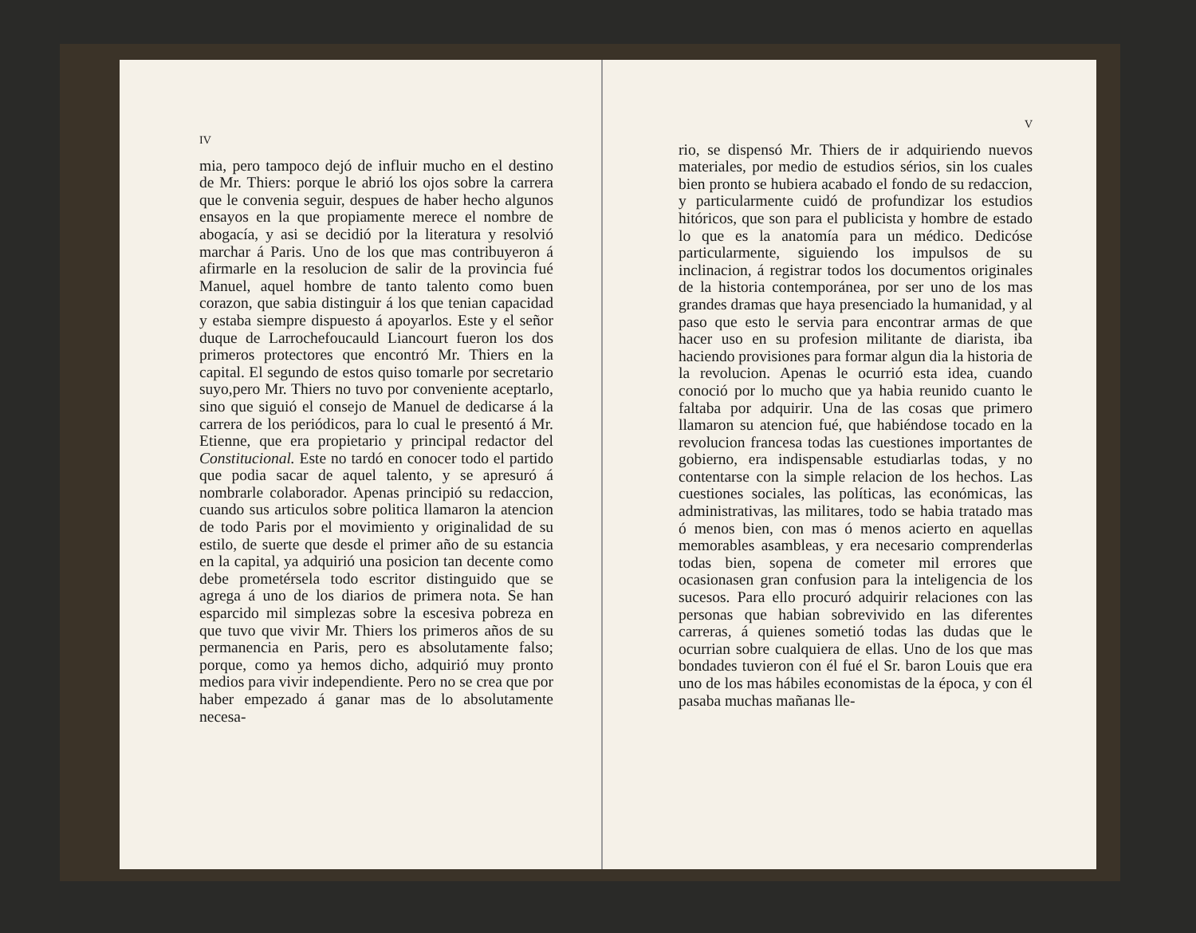IV
mia, pero tampoco dejó de influir mucho en el destino de Mr. Thiers: porque le abrió los ojos sobre la carrera que le convenia seguir, despues de haber hecho algunos ensayos en la que propiamente merece el nombre de abogacía, y asi se decidió por la literatura y resolvió marchar á Paris. Uno de los que mas contribuyeron á afirmarle en la resolucion de salir de la provincia fué Manuel, aquel hombre de tanto talento como buen corazon, que sabia distinguir á los que tenian capacidad y estaba siempre dispuesto á apoyarlos. Este y el señor duque de Larrochefoucauld Liancourt fueron los dos primeros protectores que encontró Mr. Thiers en la capital. El segundo de estos quiso tomarle por secretario suyo,pero Mr. Thiers no tuvo por conveniente aceptarlo, sino que siguió el consejo de Manuel de dedicarse á la carrera de los periódicos, para lo cual le presentó á Mr. Etienne, que era propietario y principal redactor del Constitucional. Este no tardó en conocer todo el partido que podia sacar de aquel talento, y se apresuró á nombrarle colaborador. Apenas principió su redaccion, cuando sus articulos sobre politica llamaron la atencion de todo Paris por el movimiento y originalidad de su estilo, de suerte que desde el primer año de su estancia en la capital, ya adquirió una posicion tan decente como debe prometérsela todo escritor distinguido que se agrega á uno de los diarios de primera nota. Se han esparcido mil simplezas sobre la escesiva pobreza en que tuvo que vivir Mr. Thiers los primeros años de su permanencia en Paris, pero es absolutamente falso; porque, como ya hemos dicho, adquirió muy pronto medios para vivir independiente. Pero no se crea que por haber empezado á ganar mas de lo absolutamente necesa-
V
rio, se dispensó Mr. Thiers de ir adquiriendo nuevos materiales, por medio de estudios sérios, sin los cuales bien pronto se hubiera acabado el fondo de su redaccion, y particularmente cuidó de profundizar los estudios hitóricos, que son para el publicista y hombre de estado lo que es la anatomía para un médico. Dedicóse particularmente, siguiendo los impulsos de su inclinacion, á registrar todos los documentos originales de la historia contemporánea, por ser uno de los mas grandes dramas que haya presenciado la humanidad, y al paso que esto le servia para encontrar armas de que hacer uso en su profesion militante de diarista, iba haciendo provisiones para formar algun dia la historia de la revolucion. Apenas le ocurrió esta idea, cuando conoció por lo mucho que ya habia reunido cuanto le faltaba por adquirir. Una de las cosas que primero llamaron su atencion fué, que habiéndose tocado en la revolucion francesa todas las cuestiones importantes de gobierno, era indispensable estudiarlas todas, y no contentarse con la simple relacion de los hechos. Las cuestiones sociales, las políticas, las económicas, las administrativas, las militares, todo se habia tratado mas ó menos bien, con mas ó menos acierto en aquellas memorables asambleas, y era necesario comprenderlas todas bien, sopena de cometer mil errores que ocasionasen gran confusion para la inteligencia de los sucesos. Para ello procuró adquirir relaciones con las personas que habian sobrevivido en las diferentes carreras, á quienes sometió todas las dudas que le ocurrian sobre cualquiera de ellas. Uno de los que mas bondades tuvieron con él fué el Sr. baron Louis que era uno de los mas hábiles economistas de la época, y con él pasaba muchas mañanas lle-